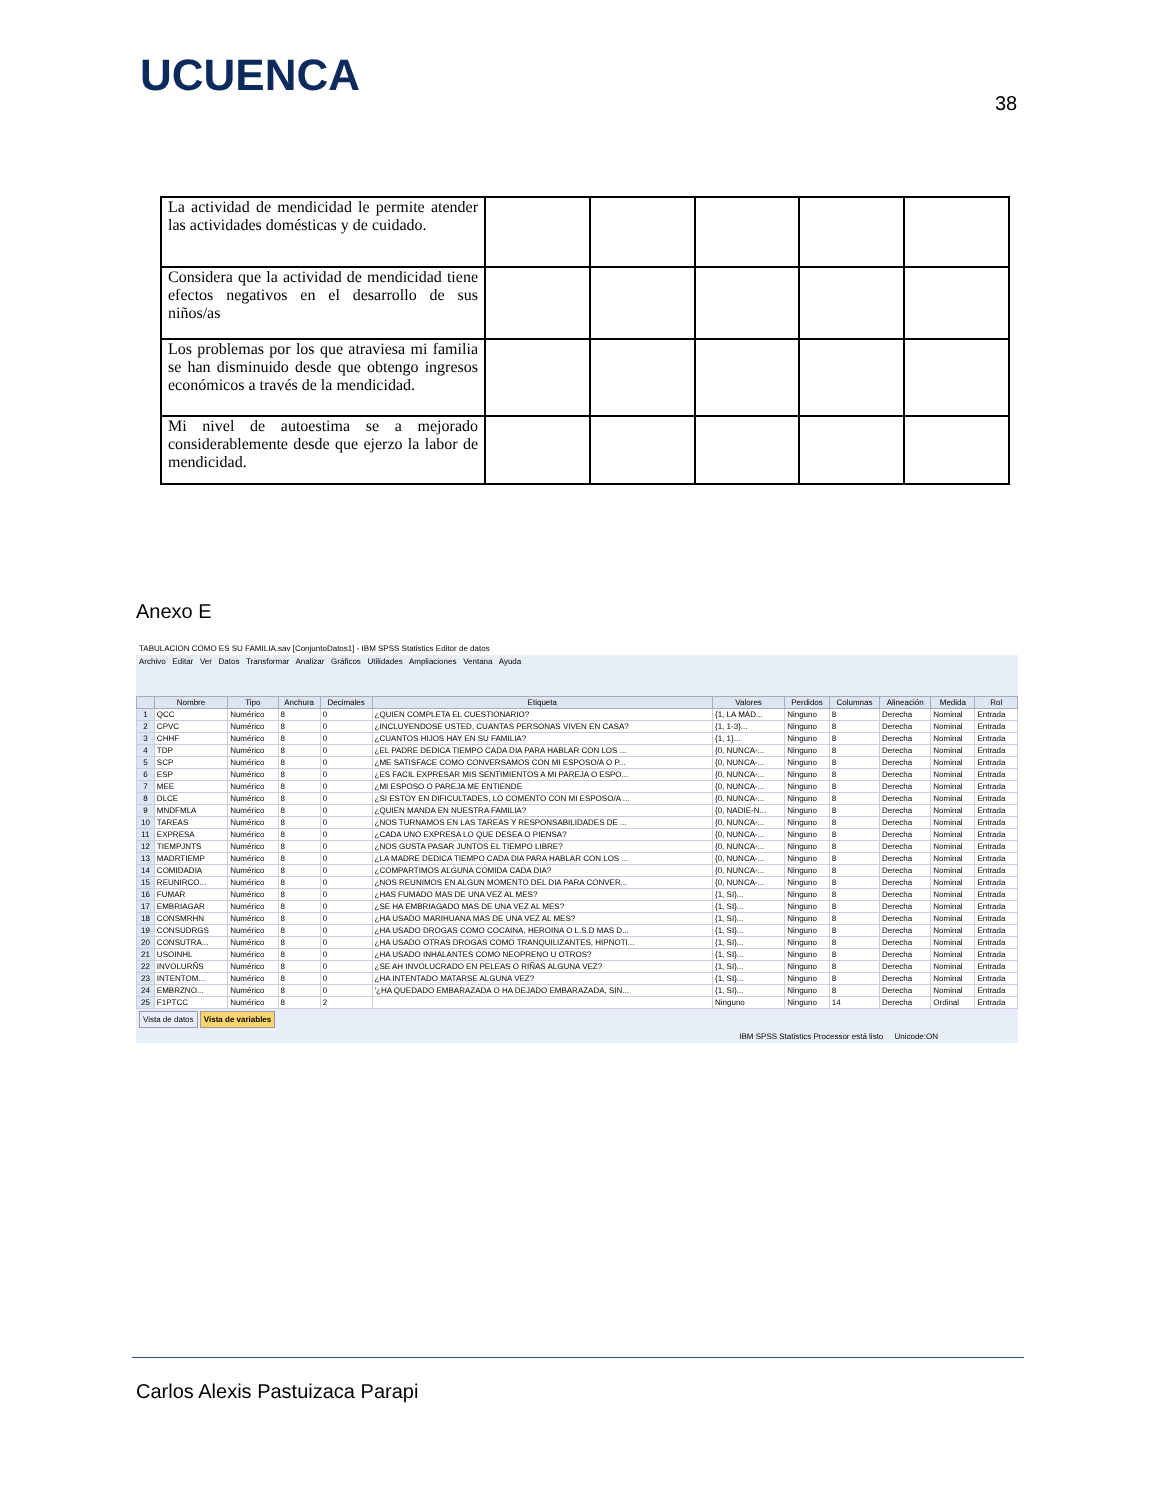UCUENCA
38
| La actividad de mendicidad le permite atender las actividades domésticas y de cuidado. | | | | | |
| Considera que la actividad de mendicidad tiene efectos negativos en el desarrollo de sus niños/as | | | | | |
| Los problemas por los que atraviesa mi familia se han disminuido desde que obtengo ingresos económicos a través de la mendicidad. | | | | | |
| Mi nivel de autoestima se a mejorado considerablemente desde que ejerzo la labor de mendicidad. | | | | | |
Anexo E
TABULACION COMO ES SU FAMILIA.sav [ConjuntoDatos1] - IBM SPSS Statistics Editor de datos
Archivo Editar Ver Datos Transformar Analizar Gráficos Utilidades Ampliaciones Ventana Ayuda
| | Nombre | Tipo | Anchura | Decimales | Etiqueta | Valores | Perdidos | Columnas | Alineación | Medida | Rol |
| --- | --- | --- | --- | --- | --- | --- | --- | --- | --- | --- | --- |
| 1 | QCC | Numérico | 8 | 0 | ¿QUIEN COMPLETA EL CUESTIONARIO? | {1, LA MAD... | Ninguno | 8 | Derecha | Nominal | Entrada |
| 2 | CPVC | Numérico | 8 | 0 | ¿INCLUYENDOSE USTED, CUANTAS PERSONAS VIVEN EN CASA? | {1, 1-3}... | Ninguno | 8 | Derecha | Nominal | Entrada |
| 3 | CHHF | Numérico | 8 | 0 | ¿CUANTOS HIJOS HAY EN SU FAMILIA? | {1, 1}... | Ninguno | 8 | Derecha | Nominal | Entrada |
| 4 | TDP | Numérico | 8 | 0 | ¿EL PADRE DEDICA TIEMPO CADA DIA PARA HABLAR CON LOS ... | {0, NUNCA-... | Ninguno | 8 | Derecha | Nominal | Entrada |
| 5 | SCP | Numérico | 8 | 0 | ¿ME SATISFACE COMO CONVERSAMOS CON MI ESPOSO/A O P... | {0, NUNCA-... | Ninguno | 8 | Derecha | Nominal | Entrada |
| 6 | ESP | Numérico | 8 | 0 | ¿ES FACIL EXPRESAR MIS SENTIMIENTOS A MI PAREJA O ESPO... | {0, NUNCA-... | Ninguno | 8 | Derecha | Nominal | Entrada |
| 7 | MEE | Numérico | 8 | 0 | ¿MI ESPOSO O PAREJA ME ENTIENDE | {0, NUNCA-... | Ninguno | 8 | Derecha | Nominal | Entrada |
| 8 | DLCE | Numérico | 8 | 0 | ¿SI ESTOY EN DIFICULTADES, LO COMENTO CON MI ESPOSO/A ... | {0, NUNCA-... | Ninguno | 8 | Derecha | Nominal | Entrada |
| 9 | MNDFMLA | Numérico | 8 | 0 | ¿QUIEN MANDA EN NUESTRA FAMILIA? | {0, NADIE-N... | Ninguno | 8 | Derecha | Nominal | Entrada |
| 10 | TAREAS | Numérico | 8 | 0 | ¿NOS TURNAMOS EN LAS TAREAS Y RESPONSABILIDADES DE ... | {0, NUNCA-... | Ninguno | 8 | Derecha | Nominal | Entrada |
| 11 | EXPRESA | Numérico | 8 | 0 | ¿CADA UNO EXPRESA LO QUE DESEA O PIENSA? | {0, NUNCA-... | Ninguno | 8 | Derecha | Nominal | Entrada |
| 12 | TIEMPJNTS | Numérico | 8 | 0 | ¿NOS GUSTA PASAR JUNTOS EL TIEMPO LIBRE? | {0, NUNCA-... | Ninguno | 8 | Derecha | Nominal | Entrada |
| 13 | MADRTIEMP | Numérico | 8 | 0 | ¿LA MADRE DEDICA TIEMPO CADA DIA PARA HABLAR CON LOS ... | {0, NUNCA-... | Ninguno | 8 | Derecha | Nominal | Entrada |
| 14 | COMIDADIA | Numérico | 8 | 0 | ¿COMPARTIMOS ALGUNA COMIDA CADA DIA? | {0, NUNCA-... | Ninguno | 8 | Derecha | Nominal | Entrada |
| 15 | REUNIRCO... | Numérico | 8 | 0 | ¿NOS REUNIMOS EN ALGUN MOMENTO DEL DIA PARA CONVER... | {0, NUNCA-... | Ninguno | 8 | Derecha | Nominal | Entrada |
| 16 | FUMAR | Numérico | 8 | 0 | ¿HAS FUMADO MAS DE UNA VEZ AL MES? | {1, SI}... | Ninguno | 8 | Derecha | Nominal | Entrada |
| 17 | EMBRIAGAR | Numérico | 8 | 0 | ¿SE HA EMBRIAGADO MAS DE UNA VEZ AL MES? | {1, SI}... | Ninguno | 8 | Derecha | Nominal | Entrada |
| 18 | CONSMRHN | Numérico | 8 | 0 | ¿HA USADO MARIHUANA MAS DE UNA VEZ AL MES? | {1, SI}... | Ninguno | 8 | Derecha | Nominal | Entrada |
| 19 | CONSUDRGS | Numérico | 8 | 0 | ¿HA USADO DROGAS COMO COCAINA, HEROINA O L.S.D MAS D... | {1, SI}... | Ninguno | 8 | Derecha | Nominal | Entrada |
| 20 | CONSUTRA... | Numérico | 8 | 0 | ¿HA USADO OTRAS DROGAS COMO TRANQUILIZANTES, HIPNOTI... | {1, SI}... | Ninguno | 8 | Derecha | Nominal | Entrada |
| 21 | USOINHL | Numérico | 8 | 0 | ¿HA USADO INHALANTES COMO NEOPRENO U OTROS? | {1, SI}... | Ninguno | 8 | Derecha | Nominal | Entrada |
| 22 | INVOLURÑS | Numérico | 8 | 0 | ¿SE AH INVOLUCRADO EN PELEAS O RIÑAS ALGUNA VEZ? | {1, SI}... | Ninguno | 8 | Derecha | Nominal | Entrada |
| 23 | INTENTOM... | Numérico | 8 | 0 | ¿HA INTENTADO MATARSE ALGUNA VEZ? | {1, SI}... | Ninguno | 8 | Derecha | Nominal | Entrada |
| 24 | EMBRZNO... | Numérico | 8 | 0 | '¿HA QUEDADO EMBARAZADA O HA DEJADO EMBARAZADA, SIN... | {1, SI}... | Ninguno | 8 | Derecha | Nominal | Entrada |
| 25 | F1PTCC | Numérico | 8 | 2 | | Ninguno | Ninguno | 14 | Derecha | Ordinal | Entrada |
Vista de datos Vista de variables
IBM SPSS Statistics Processor está listo Unicode:ON
Carlos Alexis Pastuizaca Parapi